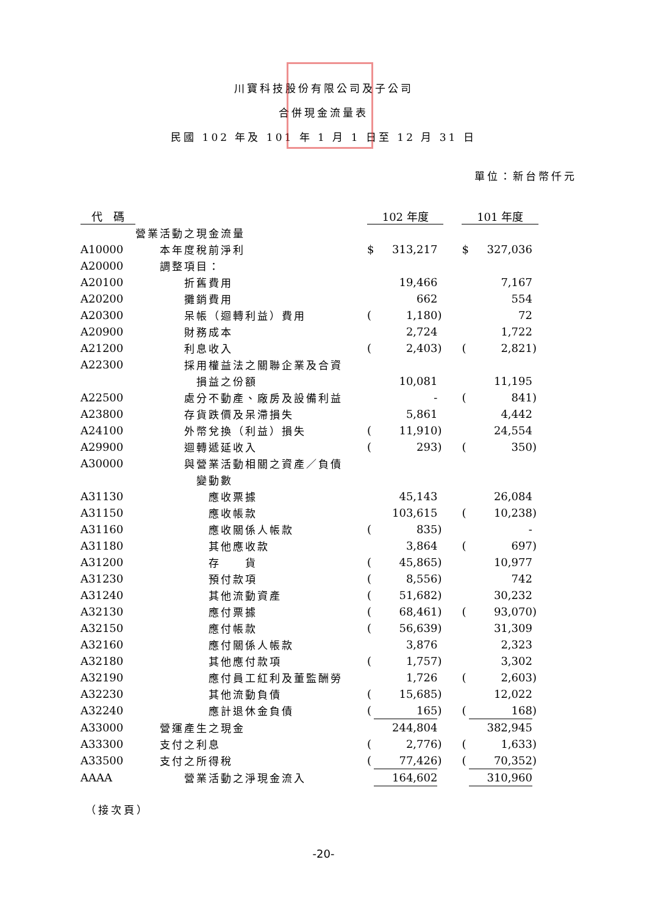川寶科技股份有限公司及子公司
合併現金流量表
民國 102 年及 101 年 1 月 1 日至 12 月 31 日
單位：新台幣仟元
| 代 碼 | | 102 年度 | | | | 101 年度 | | |
| --- | --- | --- | --- | --- | --- | --- | --- | --- |
| | 營業活動之現金流量 | | | | | | | |
| A10000 | 本年度稅前淨利 | $ | 313,217 | | | $ | 327,036 | |
| A20000 | 調整項目： | | | | | | | |
| A20100 | 折舊費用 | | 19,466 | | | | 7,167 | |
| A20200 | 攤銷費用 | | 662 | | | | 554 | |
| A20300 | 呆帳（迴轉利益）費用 | ( | 1,180 | ) | | | 72 | |
| A20900 | 財務成本 | | 2,724 | | | | 1,722 | |
| A21200 | 利息收入 | ( | 2,403 | ) | | ( | 2,821 | ) |
| A22300 | 採用權益法之關聯企業及合資 | | | | | | | |
| | 損益之份額 | | 10,081 | | | | 11,195 | |
| A22500 | 處分不動產、廠房及設備利益 | | - | | | ( | 841 | ) |
| A23800 | 存貨跌價及呆滯損失 | | 5,861 | | | | 4,442 | |
| A24100 | 外幣兌換（利益）損失 | ( | 11,910 | ) | | | 24,554 | |
| A29900 | 迴轉遞延收入 | ( | 293 | ) | | ( | 350 | ) |
| A30000 | 與營業活動相關之資產／負債 | | | | | | | |
| | 變動數 | | | | | | | |
| A31130 | 應收票據 | | 45,143 | | | | 26,084 | |
| A31150 | 應收帳款 | | 103,615 | | | ( | 10,238 | ) |
| A31160 | 應收關係人帳款 | ( | 835 | ) | | | - | |
| A31180 | 其他應收款 | | 3,864 | | | ( | 697 | ) |
| A31200 | 存 貨 | ( | 45,865 | ) | | | 10,977 | |
| A31230 | 預付款項 | ( | 8,556 | ) | | | 742 | |
| A31240 | 其他流動資產 | ( | 51,682 | ) | | | 30,232 | |
| A32130 | 應付票據 | ( | 68,461 | ) | | ( | 93,070 | ) |
| A32150 | 應付帳款 | ( | 56,639 | ) | | | 31,309 | |
| A32160 | 應付關係人帳款 | | 3,876 | | | | 2,323 | |
| A32180 | 其他應付款項 | ( | 1,757 | ) | | | 3,302 | |
| A32190 | 應付員工紅利及董監酬勞 | | 1,726 | | | ( | 2,603 | ) |
| A32230 | 其他流動負債 | ( | 15,685 | ) | | | 12,022 | |
| A32240 | 應計退休金負債 | ( | 165 | ) | | ( | 168 | ) |
| A33000 | 營運產生之現金 | | 244,804 | | | | 382,945 | |
| A33300 | 支付之利息 | ( | 2,776 | ) | | ( | 1,633 | ) |
| A33500 | 支付之所得稅 | ( | 77,426 | ) | | ( | 70,352 | ) |
| AAAA | 營業活動之淨現金流入 | | 164,602 | | | | 310,960 | |
（接次頁）
-20-